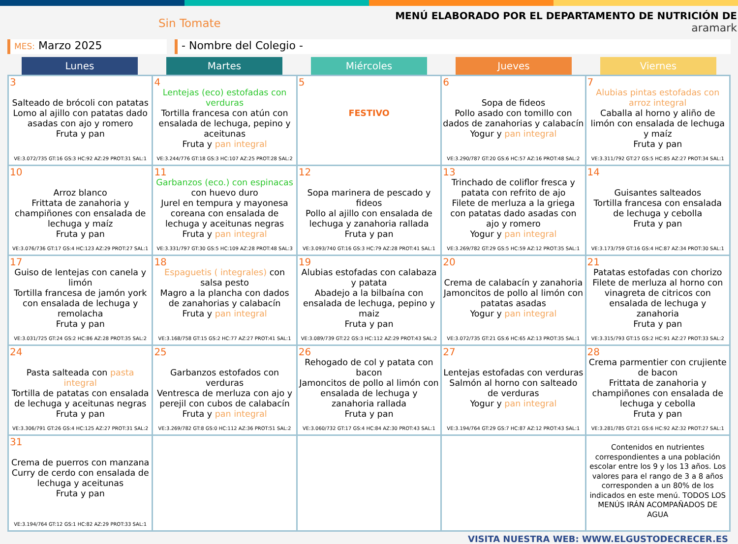Sin Tomate
MENÚ ELABORADO POR EL DEPARTAMENTO DE NUTRICIÓN DE
aramark
MES: Marzo 2025 - Nombre del Colegio -
Lunes Martes Miércoles Jueves Viernes
| 3 Salteado de brócoli con patatas Lomo al ajillo con patatas dado asadas con ajo y romero Fruta y pan VE:3.072/735 GT:16 GS:3 HC:92 AZ:29 PROT:31 SAL:1 | 4 Lentejas (eco) estofadas con verduras Tortilla francesa con atún con ensalada de lechuga, pepino y aceitunas Fruta y pan integral VE:3.244/776 GT:18 GS:3 HC:107 AZ:25 PROT:28 SAL:2 | 5 FESTIVO | 6 Sopa de fideos Pollo asado con tomillo con dados de zanahorias y calabacín Yogur y pan integral VE:3.290/787 GT:20 GS:6 HC:57 AZ:16 PROT:48 SAL:2 | 7 Alubias pintas estofadas con arroz integral Caballa al horno y aliño de limón con ensalada de lechuga y maíz Fruta y pan VE:3.311/792 GT:27 GS:5 HC:85 AZ:27 PROT:34 SAL:1 |
| 10 Arroz blanco Frittata de zanahoria y champiñones con ensalada de lechuga y maíz Fruta y pan VE:3.076/736 GT:17 GS:4 HC:123 AZ:29 PROT:27 SAL:1 | 11 Garbanzos (eco.) con espinacas con huevo duro Jurel en tempura y mayonesa coreana con ensalada de lechuga y aceitunas negras Fruta y pan integral VE:3.331/797 GT:30 GS:5 HC:109 AZ:28 PROT:48 SAL:3 | 12 Sopa marinera de pescado y fideos Pollo al ajillo con ensalada de lechuga y zanahoria rallada Fruta y pan VE:3.093/740 GT:16 GS:3 HC:79 AZ:28 PROT:41 SAL:1 | 13 Trinchado de coliflor fresca y patata con refrito de ajo Filete de merluza a la griega con patatas dado asadas con ajo y romero Yogur y pan integral VE:3.269/782 GT:29 GS:5 HC:59 AZ:12 PROT:35 SAL:1 | 14 Guisantes salteados Tortilla francesa con ensalada de lechuga y cebolla Fruta y pan VE:3.173/759 GT:16 GS:4 HC:87 AZ:34 PROT:30 SAL:1 |
| 17 Guiso de lentejas con canela y limón Tortilla francesa de jamón york con ensalada de lechuga y remolacha Fruta y pan VE:3.031/725 GT:24 GS:2 HC:86 AZ:28 PROT:35 SAL:2 | 18 Espaguetis ( integrales) con salsa pesto Magro a la plancha con dados de zanahorias y calabacín Fruta y pan integral VE:3.168/758 GT:15 GS:2 HC:77 AZ:27 PROT:41 SAL:1 | 19 Alubias estofadas con calabaza y patata Abadejo a la bilbaína con ensalada de lechuga, pepino y maiz Fruta y pan VE:3.089/739 GT:22 GS:3 HC:112 AZ:29 PROT:43 SAL:2 | 20 Crema de calabacín y zanahoria Jamoncitos de pollo al limón con patatas asadas Yogur y pan integral VE:3.072/735 GT:21 GS:6 HC:65 AZ:13 PROT:35 SAL:1 | 21 Patatas estofadas con chorizo Filete de merluza al horno con vinagreta de citricos con ensalada de lechuga y zanahoria Fruta y pan VE:3.315/793 GT:15 GS:2 HC:91 AZ:27 PROT:33 SAL:2 |
| 24 Pasta salteada con pasta integral Tortilla de patatas con ensalada de lechuga y aceitunas negras Fruta y pan VE:3.306/791 GT:26 GS:4 HC:125 AZ:27 PROT:31 SAL:2 | 25 Garbanzos estofados con verduras Ventresca de merluza con ajo y perejil con cubos de calabacín Fruta y pan integral VE:3.269/782 GT:8 GS:0 HC:112 AZ:36 PROT:51 SAL:2 | 26 Rehogado de col y patata con bacon Jamoncitos de pollo al limón con ensalada de lechuga y zanahoria rallada Fruta y pan VE:3.060/732 GT:17 GS:4 HC:84 AZ:30 PROT:43 SAL:1 | 27 Lentejas estofadas con verduras Salmón al horno con salteado de verduras Yogur y pan integral VE:3.194/764 GT:29 GS:7 HC:87 AZ:12 PROT:43 SAL:1 | 28 Crema parmentier con crujiente de bacon Frittata de zanahoria y champiñones con ensalada de lechuga y cebolla Fruta y pan VE:3.281/785 GT:21 GS:6 HC:92 AZ:32 PROT:27 SAL:1 |
| 31 Crema de puerros con manzana Curry de cerdo con ensalada de lechuga y aceitunas Fruta y pan VE:3.194/764 GT:12 GS:1 HC:82 AZ:29 PROT:33 SAL:1 | | | | Contenidos en nutrientes correspondientes a una población escolar entre los 9 y los 13 años. Los valores para el rango de 3 a 8 años corresponden a un 80% de los indicados en este menú. TODOS LOS MENÚS IRÁN ACOMPAÑADOS DE AGUA |
VISITA NUESTRA WEB: WWW.ELGUSTODECRECER.ES